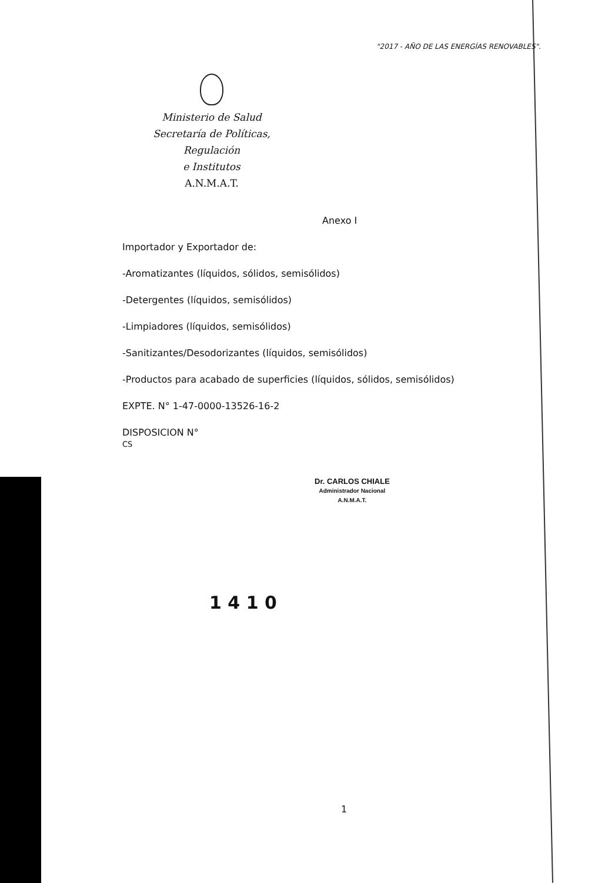"2017 - AÑO DE LAS ENERGÍAS RENOVABLES".
Ministerio de Salud
Secretaría de Políticas, Regulación
e Institutos
A.N.M.A.T.
Anexo I
Importador y Exportador de:
-Aromatizantes (líquidos, sólidos, semisólidos)
-Detergentes (líquidos, semisólidos)
-Limpiadores (líquidos, semisólidos)
-Sanitizantes/Desodorizantes (líquidos, semisólidos)
-Productos para acabado de superficies (líquidos, sólidos, semisólidos)
EXPTE. N° 1-47-0000-13526-16-2
DISPOSICION N°
CS
1 4 1 0
Dr. CARLOS CHIALE
Administrador Nacional
A.N.M.A.T.
1